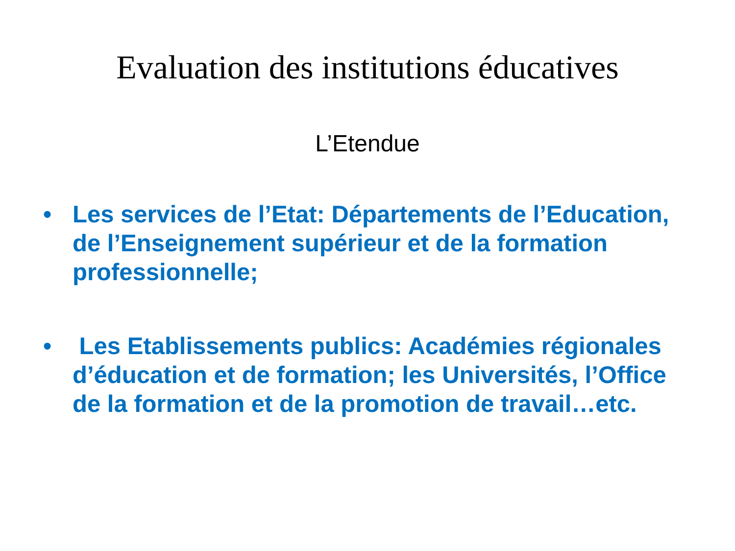Evaluation des institutions éducatives
L’Etendue
• Les services de l’Etat: Départements de l’Education, de l’Enseignement supérieur et de la formation professionnelle;
• Les Etablissements publics: Académies régionales d’éducation et de formation; les Universités, l’Office de la formation et de la promotion de travail…etc.